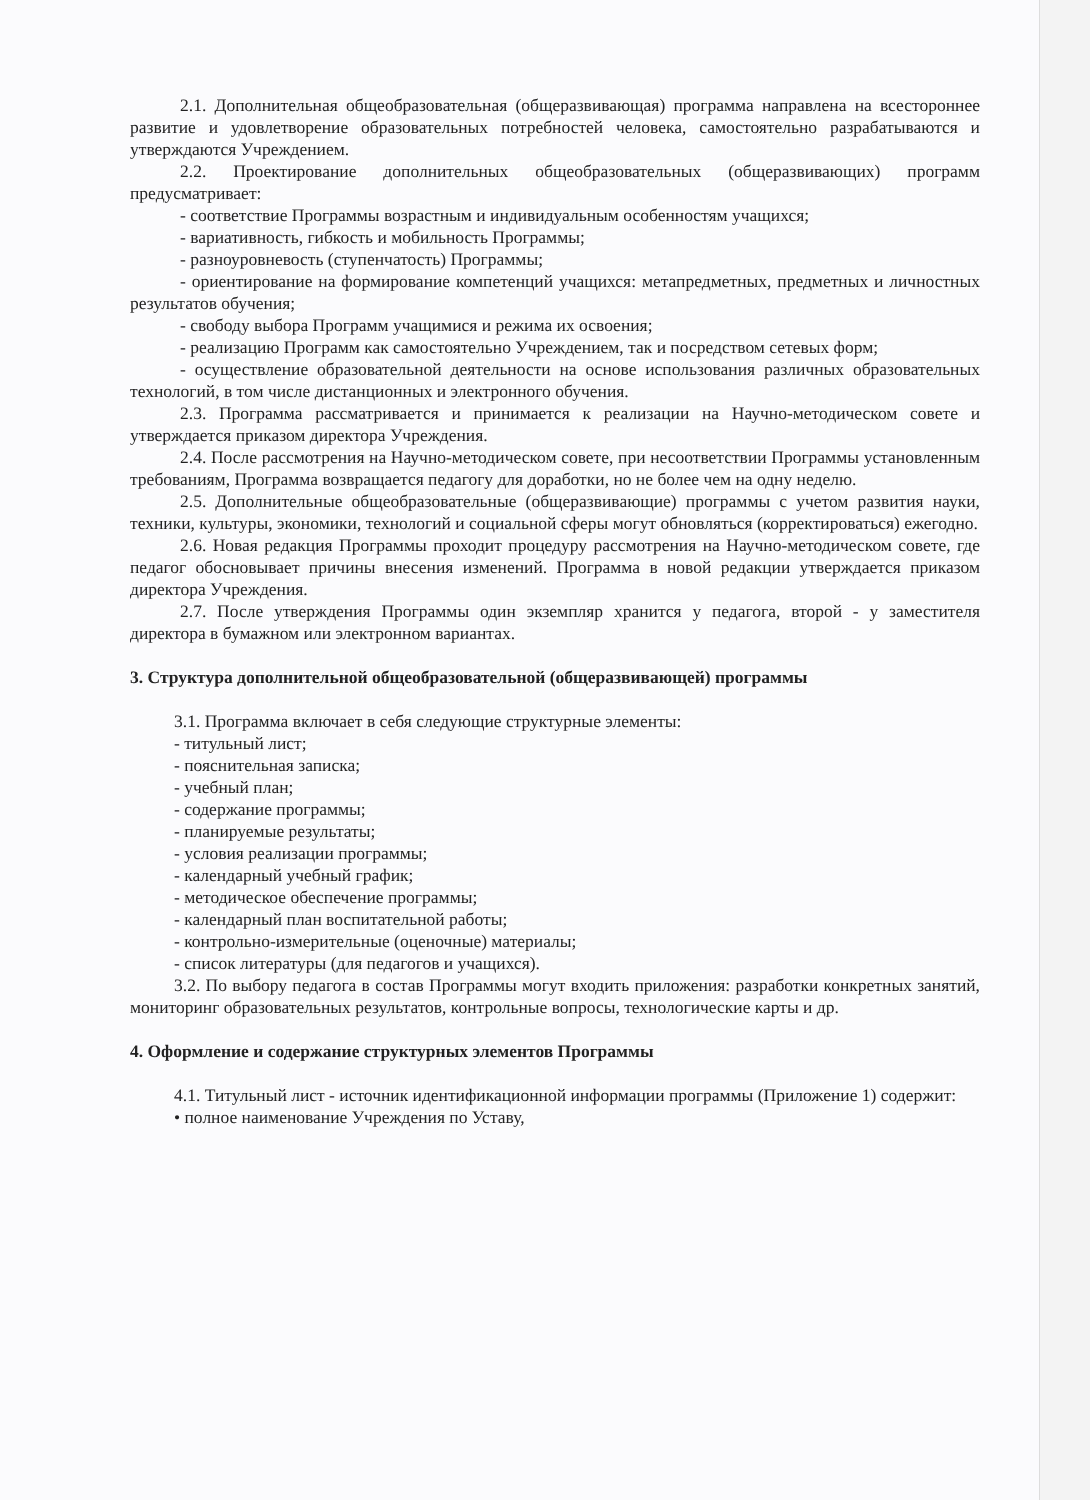2.1. Дополнительная общеобразовательная (общеразвивающая) программа направлена на всестороннее развитие и удовлетворение образовательных потребностей человека, самостоятельно разрабатываются и утверждаются Учреждением.
2.2. Проектирование дополнительных общеобразовательных (общеразвивающих) программ предусматривает:
- соответствие Программы возрастным и индивидуальным особенностям учащихся;
- вариативность, гибкость и мобильность Программы;
- разноуровневость (ступенчатость) Программы;
- ориентирование на формирование компетенций учащихся: метапредметных, предметных и личностных результатов обучения;
- свободу выбора Программ учащимися и режима их освоения;
- реализацию Программ как самостоятельно Учреждением, так и посредством сетевых форм;
- осуществление образовательной деятельности на основе использования различных образовательных технологий, в том числе дистанционных и электронного обучения.
2.3. Программа рассматривается и принимается к реализации на Научно-методическом совете и утверждается приказом директора Учреждения.
2.4. После рассмотрения на Научно-методическом совете, при несоответствии Программы установленным требованиям, Программа возвращается педагогу для доработки, но не более чем на одну неделю.
2.5. Дополнительные общеобразовательные (общеразвивающие) программы с учетом развития науки, техники, культуры, экономики, технологий и социальной сферы могут обновляться (корректироваться) ежегодно.
2.6. Новая редакция Программы проходит процедуру рассмотрения на Научно-методическом совете, где педагог обосновывает причины внесения изменений. Программа в новой редакции утверждается приказом директора Учреждения.
2.7. После утверждения Программы один экземпляр хранится у педагога, второй - у заместителя директора в бумажном или электронном вариантах.
3. Структура дополнительной общеобразовательной (общеразвивающей) программы
3.1. Программа включает в себя следующие структурные элементы:
- титульный лист;
- пояснительная записка;
- учебный план;
- содержание программы;
- планируемые результаты;
- условия реализации программы;
- календарный учебный график;
- методическое обеспечение программы;
- календарный план воспитательной работы;
- контрольно-измерительные (оценочные) материалы;
- список литературы (для педагогов и учащихся).
3.2. По выбору педагога в состав Программы могут входить приложения: разработки конкретных занятий, мониторинг образовательных результатов, контрольные вопросы, технологические карты и др.
4. Оформление и содержание структурных элементов Программы
4.1. Титульный лист - источник идентификационной информации программы (Приложение 1) содержит:
• полное наименование Учреждения по Уставу,